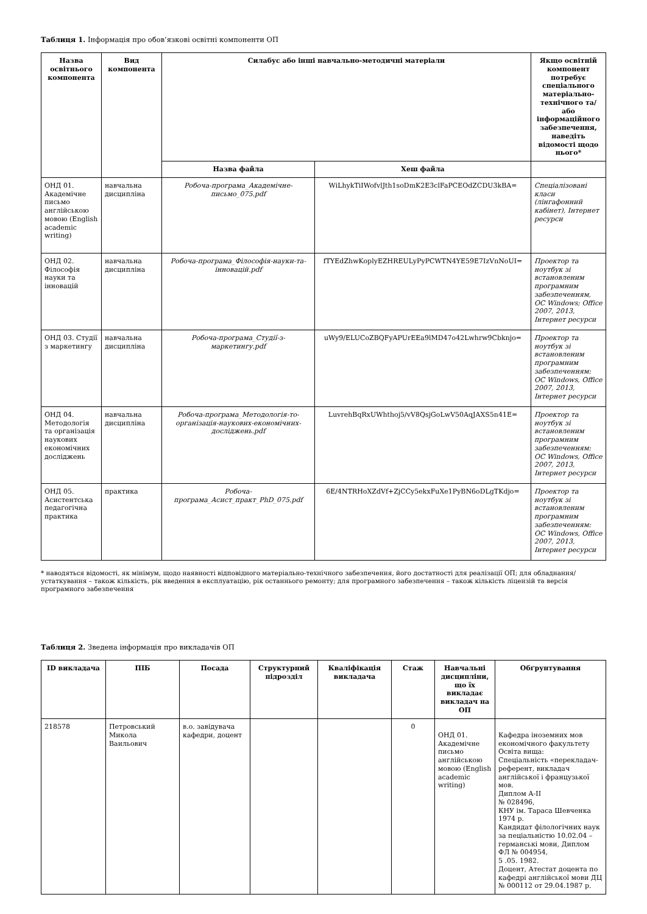Таблиця 1. Інформація про обов’язкові освітні компоненти ОП
| Назва освітнього компонента | Вид компонента | Силабус або інші навчально-методичні матеріали | | Якщо освітній компонент потребує спеціального матеріально-технічного та/або інформаційного забезпечення, наведіть відомості щодо нього* |
| --- | --- | --- | --- | --- |
| | | Назва файла | Хеш файла | |
| ОНД 01. Академічне письмо англійською мовою (English academic writing) | навчальна дисципліна | Робоча-програма_Академічне-письмо_075.pdf | WiLhykTiIWofvlJth1soDmK2E3clFaPCEOdZCDU3kBA= | Спеціалізовані класи (лінгафонний кабінет), Інтернет ресурси |
| ОНД 02. Філософія науки та інновацій | навчальна дисципліна | Робоча-програма_Філософія-науки-та-інновацій.pdf | fTYEdZhwKoplyEZHREULyPyPCWTN4YE59E7IzVnNoUI= | Проектор та ноутбук зі встановленим програмним забезпеченням, ОС Windows; Office 2007, 2013, Інтернет ресурси |
| ОНД 03. Студії з маркетингу | навчальна дисципліна | Робоча-програма_Студії-з-маркетингу.pdf | uWy9/ELUCoZBQFyAPUrEEa9lMD47o42Lwhrw9Cbknjo= | Проектор та ноутбук зі встановленим програмним забезпеченням: ОС Windows, Office 2007, 2013, Інтернет ресурси |
| ОНД 04. Методологія та організація наукових економічних досліджень | навчальна дисципліна | Робоча-програма_Методологія-то-організація-наукових-економічних-досліджень.pdf | LuvrehBqRxUWhthoj5/vV8QsjGoLwV50AqJAXS5n41E= | Проектор та ноутбук зі встановленим програмним забезпеченням: ОС Windows, Office 2007, 2013, Інтернет ресурси |
| ОНД 05. Асистентська педагогічна практика | практика | Робоча-програма_Асист_практ_PhD_075.pdf | 6E/4NTRHoXZdVf+ZjCCy5ekxFuXe1PyBN6oDLgTKdjo= | Проектор та ноутбук зі встановленим програмним забезпеченням: ОС Windows, Office 2007, 2013, Інтернет ресурси |
* наводяться відомості, як мінімум, щодо наявності відповідного матеріально-технічного забезпечення, його достатності для реалізації ОП; для обладнання/устаткування – також кількість, рік введення в експлуатацію, рік останнього ремонту; для програмного забезпечення – також кількість ліцензій та версія програмного забезпечення
Таблиця 2. Зведена інформація про викладачів ОП
| ID викладача | ПІБ | Посада | Структурний підрозділ | Кваліфікація викладача | Стаж | Навчальні дисципліни, що їх викладає викладач на ОП | Обґрунтування |
| --- | --- | --- | --- | --- | --- | --- | --- |
| 218578 | Петровський Микола Ваильович | в.о. завідувача кафедри, доцент | | | 0 | ОНД 01. Академічне письмо англійською мовою (English academic writing) | Кафедра іноземних мов економічного факультету Освіта вища: Спеціальність «перекладач-референт, викладач англійської і французької мов. Диплом А-ІІ № 028496, КНУ ім. Тараса Шевченка 1974 р. Кандидат філологічних наук за пеціальністю 10.02.04 – германські мови, Диплом ФЛ № 004954, 5 .05. 1982. Доцент, Атестат доцента по кафедрі англійської мови ДЦ № 000112 от 29.04.1987 р. |